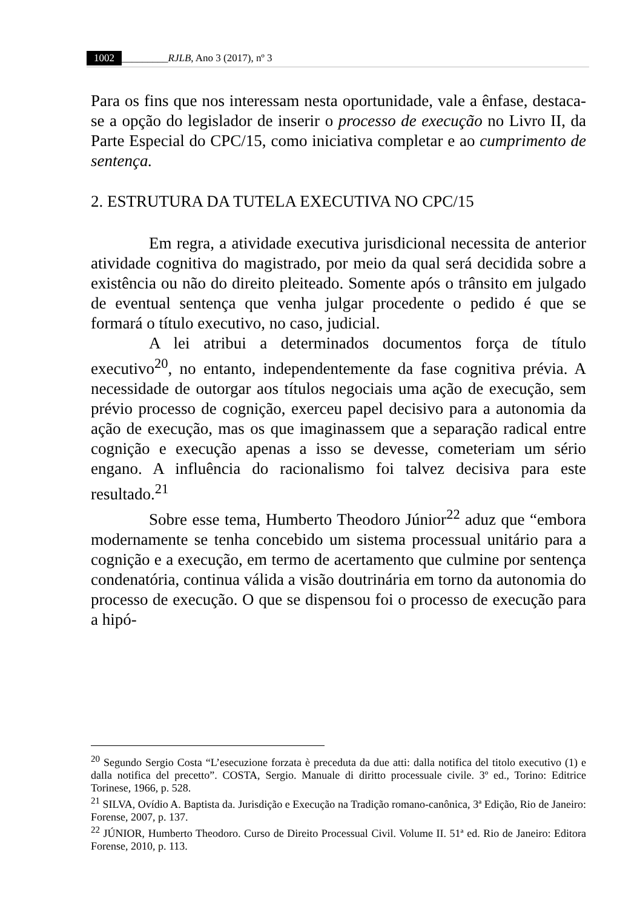1002 _________RJLB, Ano 3 (2017), nº 3
Para os fins que nos interessam nesta oportunidade, vale a ênfase, destaca-se a opção do legislador de inserir o processo de execução no Livro II, da Parte Especial do CPC/15, como iniciativa completar e ao cumprimento de sentença.
2. ESTRUTURA DA TUTELA EXECUTIVA NO CPC/15
Em regra, a atividade executiva jurisdicional necessita de anterior atividade cognitiva do magistrado, por meio da qual será decidida sobre a existência ou não do direito pleiteado. Somente após o trânsito em julgado de eventual sentença que venha julgar procedente o pedido é que se formará o título executivo, no caso, judicial.
A lei atribui a determinados documentos força de título executivo<sup>20</sup>, no entanto, independentemente da fase cognitiva prévia. A necessidade de outorgar aos títulos negociais uma ação de execução, sem prévio processo de cognição, exerceu papel decisivo para a autonomia da ação de execução, mas os que imaginassem que a separação radical entre cognição e execução apenas a isso se devesse, cometeriam um sério engano. A influência do racionalismo foi talvez decisiva para este resultado.<sup>21</sup>
Sobre esse tema, Humberto Theodoro Júnior<sup>22</sup> aduz que “embora modernamente se tenha concebido um sistema processual unitário para a cognição e a execução, em termo de acertamento que culmine por sentença condenatória, continua válida a visão doutrinária em torno da autonomia do processo de execução. O que se dispensou foi o processo de execução para a hipó-
<sup>20</sup> Segundo Sergio Costa “L’esecuzione forzata è preceduta da due atti: dalla notifica del titolo executivo (1) e dalla notifica del precetto”. COSTA, Sergio. Manuale di diritto processuale civile. 3º ed., Torino: Editrice Torinese, 1966, p. 528.
<sup>21</sup> SILVA, Ovídio A. Baptista da. Jurisdição e Execução na Tradição romano-canônica, 3ª Edição, Rio de Janeiro: Forense, 2007, p. 137.
<sup>22</sup> JÚNIOR, Humberto Theodoro. Curso de Direito Processual Civil. Volume II. 51ª ed. Rio de Janeiro: Editora Forense, 2010, p. 113.